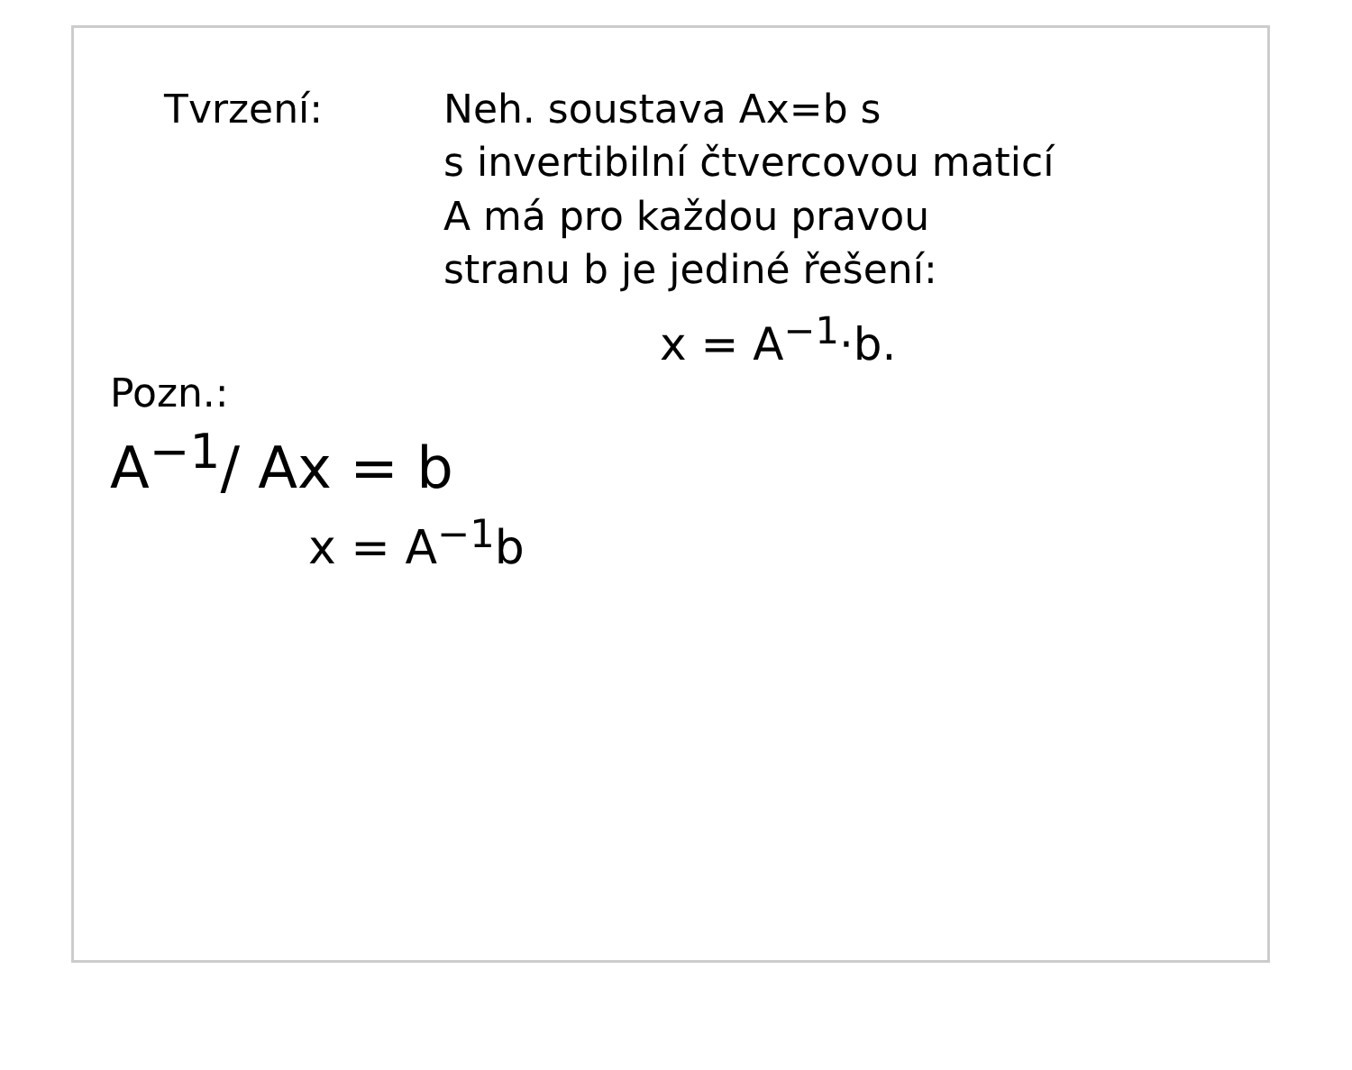Tvrzení: Neh. soustava Ax=b s
s invertibilní čtvercovou maticí
A má pro každou pravou
stranu b je jediné řešení:
x = A<sup>−1</sup>·b.
Pozn.:
A<sup>−1</sup>/ Ax = b
x = A<sup>−1</sup>b